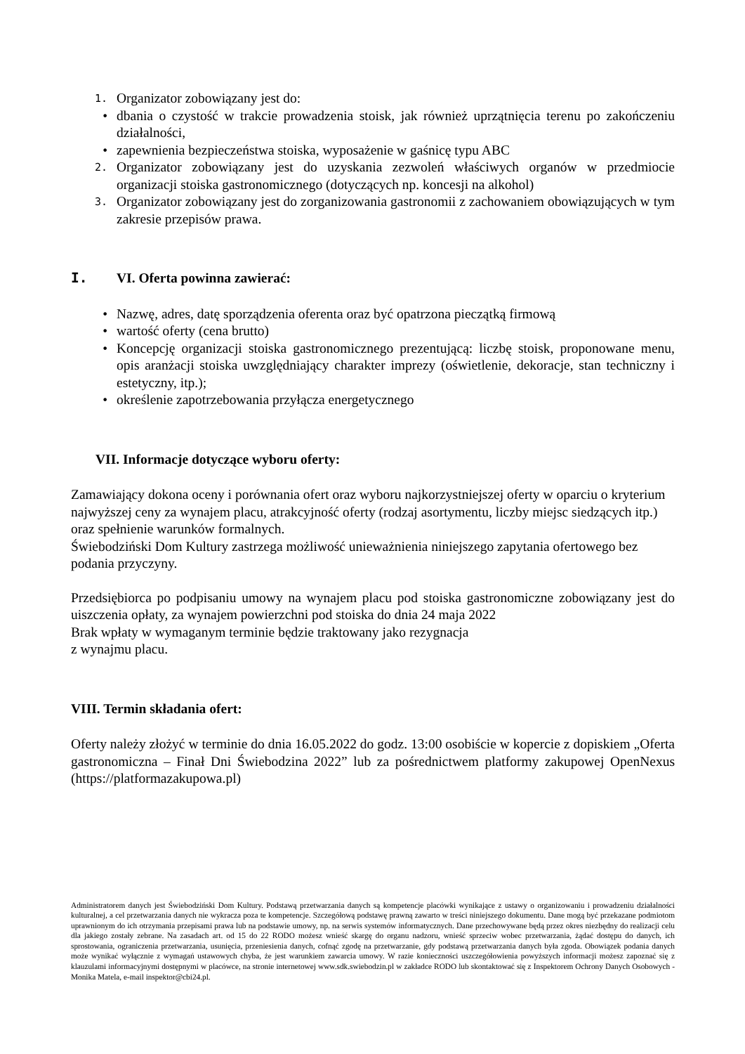1. Organizator zobowiązany jest do:
• dbania o czystość w trakcie prowadzenia stoisk, jak również uprzątnięcia terenu po zakończeniu działalności,
• zapewnienia bezpieczeństwa stoiska, wyposażenie w gaśnicę typu ABC
2. Organizator zobowiązany jest do uzyskania zezwoleń właściwych organów w przedmiocie organizacji stoiska gastronomicznego (dotyczących np. koncesji na alkohol)
3. Organizator zobowiązany jest do zorganizowania gastronomii z zachowaniem obowiązujących w tym zakresie przepisów prawa.
I. VI. Oferta powinna zawierać:
• Nazwę, adres, datę sporządzenia oferenta oraz być opatrzona pieczątką firmową
• wartość oferty (cena brutto)
• Koncepcję organizacji stoiska gastronomicznego prezentującą: liczbę stoisk, proponowane menu, opis aranżacji stoiska uwzględniający charakter imprezy (oświetlenie, dekoracje, stan techniczny i estetyczny, itp.);
• określenie zapotrzebowania przyłącza energetycznego
VII. Informacje dotyczące wyboru oferty:
Zamawiający dokona oceny i porównania ofert oraz wyboru najkorzystniejszej oferty w oparciu o kryterium najwyższej ceny za wynajem placu, atrakcyjność oferty (rodzaj asortymentu, liczby miejsc siedzących itp.) oraz spełnienie warunków formalnych.
Świebodziński Dom Kultury zastrzega możliwość unieważnienia niniejszego zapytania ofertowego bez podania przyczyny.
Przedsiębiorca po podpisaniu umowy na wynajem placu pod stoiska gastronomiczne zobowiązany jest do uiszczenia opłaty, za wynajem powierzchni pod stoiska do dnia 24 maja 2022
Brak wpłaty w wymaganym terminie będzie traktowany jako rezygnacja
z wynajmu placu.
VIII. Termin składania ofert:
Oferty należy złożyć w terminie do dnia 16.05.2022 do godz. 13:00 osobiście w kopercie z dopiskiem „Oferta gastronomiczna – Finał Dni Świebodzina 2022” lub za pośrednictwem platformy zakupowej OpenNexus (https://platformazakupowa.pl)
Administratorem danych jest Świebodziński Dom Kultury. Podstawą przetwarzania danych są kompetencje placówki wynikające z ustawy o organizowaniu i prowadzeniu działalności kulturalnej, a cel przetwarzania danych nie wykracza poza te kompetencje. Szczegółową podstawę prawną zawarto w treści niniejszego dokumentu. Dane mogą być przekazane podmiotom uprawnionym do ich otrzymania przepisami prawa lub na podstawie umowy, np. na serwis systemów informatycznych. Dane przechowywane będą przez okres niezbędny do realizacji celu dla jakiego zostały zebrane. Na zasadach art. od 15 do 22 RODO możesz wnieść skargę do organu nadzoru, wnieść sprzeciw wobec przetwarzania, żądać dostępu do danych, ich sprostowania, ograniczenia przetwarzania, usunięcia, przeniesienia danych, cofnąć zgodę na przetwarzanie, gdy podstawą przetwarzania danych była zgoda. Obowiązek podania danych może wynikać wyłącznie z wymagań ustawowych chyba, że jest warunkiem zawarcia umowy. W razie konieczności uszczegółowienia powyższych informacji możesz zapoznać się z klauzulami informacyjnymi dostępnymi w placówce, na stronie internetowej www.sdk.swiebodzin.pl w zakładce RODO lub skontaktować się z Inspektorem Ochrony Danych Osobowych - Monika Matela, e-mail inspektor@cbi24.pl.